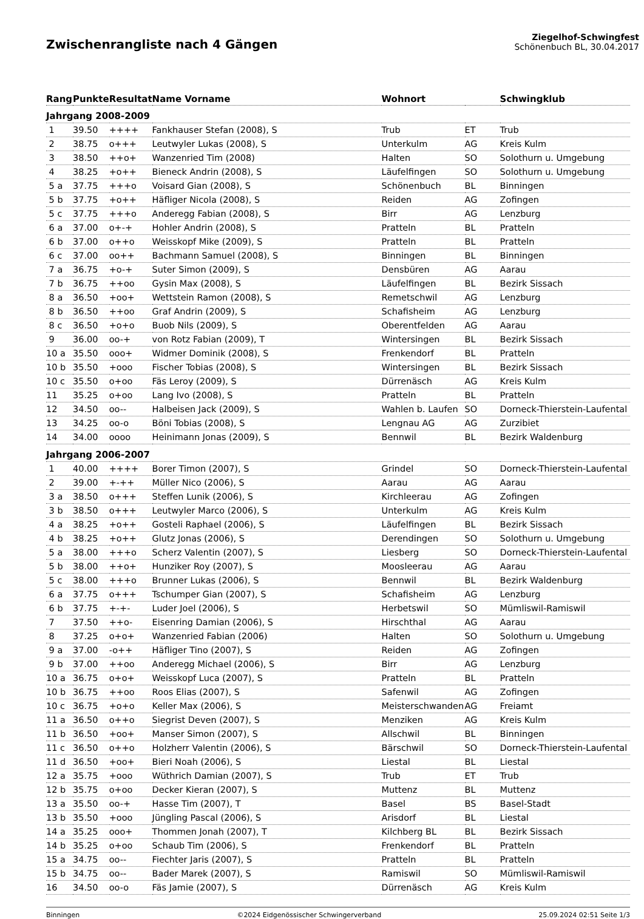Zwischenrangliste nach 4 Gängen
Ziegelhof-Schwingfest
Schönenbuch BL, 30.04.2017
| Rang | Punkte | Resultat | Name Vorname | Wohnort | | Schwingklub |
| --- | --- | --- | --- | --- | --- | --- |
| Jahrgang 2008-2009 | | | | | | |
| 1 | 39.50 | ++++ | Fankhauser Stefan (2008), S | Trub | ET | Trub |
| 2 | 38.75 | o+++ | Leutwyler Lukas (2008), S | Unterkulm | AG | Kreis Kulm |
| 3 | 38.50 | ++o+ | Wanzenried Tim (2008) | Halten | SO | Solothurn u. Umgebung |
| 4 | 38.25 | +o++ | Bieneck Andrin (2008), S | Läufelfingen | SO | Solothurn u. Umgebung |
| 5 a | 37.75 | +++o | Voisard Gian (2008), S | Schönenbuch | BL | Binningen |
| 5 b | 37.75 | +o++ | Häfliger Nicola (2008), S | Reiden | AG | Zofingen |
| 5 c | 37.75 | +++o | Anderegg Fabian (2008), S | Birr | AG | Lenzburg |
| 6 a | 37.00 | o+-+ | Hohler Andrin (2008), S | Pratteln | BL | Pratteln |
| 6 b | 37.00 | o++o | Weisskopf Mike (2009), S | Pratteln | BL | Pratteln |
| 6 c | 37.00 | oo++ | Bachmann Samuel (2008), S | Binningen | BL | Binningen |
| 7 a | 36.75 | +o-+ | Suter Simon (2009), S | Densbüren | AG | Aarau |
| 7 b | 36.75 | ++oo | Gysin Max (2008), S | Läufelfingen | BL | Bezirk Sissach |
| 8 a | 36.50 | +oo+ | Wettstein Ramon (2008), S | Remetschwil | AG | Lenzburg |
| 8 b | 36.50 | ++oo | Graf Andrin (2009), S | Schafisheim | AG | Lenzburg |
| 8 c | 36.50 | +o+o | Buob Nils (2009), S | Oberentfelden | AG | Aarau |
| 9 | 36.00 | oo-+ | von Rotz Fabian (2009), T | Wintersingen | BL | Bezirk Sissach |
| 10 a | 35.50 | ooo+ | Widmer Dominik (2008), S | Frenkendorf | BL | Pratteln |
| 10 b | 35.50 | +ooo | Fischer Tobias (2008), S | Wintersingen | BL | Bezirk Sissach |
| 10 c | 35.50 | o+oo | Fäs Leroy (2009), S | Dürrenäsch | AG | Kreis Kulm |
| 11 | 35.25 | o+oo | Lang Ivo (2008), S | Pratteln | BL | Pratteln |
| 12 | 34.50 | oo-- | Halbeisen Jack (2009), S | Wahlen b. Laufen | SO | Dorneck-Thierstein-Laufental |
| 13 | 34.25 | oo-o | Böni Tobias (2008), S | Lengnau AG | AG | Zurzibiet |
| 14 | 34.00 | oooo | Heinimann Jonas (2009), S | Bennwil | BL | Bezirk Waldenburg |
| Jahrgang 2006-2007 | | | | | | |
| 1 | 40.00 | ++++ | Borer Timon (2007), S | Grindel | SO | Dorneck-Thierstein-Laufental |
| 2 | 39.00 | +-++ | Müller Nico (2006), S | Aarau | AG | Aarau |
| 3 a | 38.50 | o+++ | Steffen Lunik (2006), S | Kirchleerau | AG | Zofingen |
| 3 b | 38.50 | o+++ | Leutwyler Marco (2006), S | Unterkulm | AG | Kreis Kulm |
| 4 a | 38.25 | +o++ | Gosteli Raphael (2006), S | Läufelfingen | BL | Bezirk Sissach |
| 4 b | 38.25 | +o++ | Glutz Jonas (2006), S | Derendingen | SO | Solothurn u. Umgebung |
| 5 a | 38.00 | +++o | Scherz Valentin (2007), S | Liesberg | SO | Dorneck-Thierstein-Laufental |
| 5 b | 38.00 | ++o+ | Hunziker Roy (2007), S | Moosleerau | AG | Aarau |
| 5 c | 38.00 | +++o | Brunner Lukas (2006), S | Bennwil | BL | Bezirk Waldenburg |
| 6 a | 37.75 | o+++ | Tschumper Gian (2007), S | Schafisheim | AG | Lenzburg |
| 6 b | 37.75 | +-+- | Luder Joel (2006), S | Herbetswil | SO | Mümliswil-Ramiswil |
| 7 | 37.50 | ++o- | Eisenring Damian (2006), S | Hirschthal | AG | Aarau |
| 8 | 37.25 | o+o+ | Wanzenried Fabian (2006) | Halten | SO | Solothurn u. Umgebung |
| 9 a | 37.00 | -o++ | Häfliger Tino (2007), S | Reiden | AG | Zofingen |
| 9 b | 37.00 | ++oo | Anderegg Michael (2006), S | Birr | AG | Lenzburg |
| 10 a | 36.75 | o+o+ | Weisskopf Luca (2007), S | Pratteln | BL | Pratteln |
| 10 b | 36.75 | ++oo | Roos Elias (2007), S | Safenwil | AG | Zofingen |
| 10 c | 36.75 | +o+o | Keller Max (2006), S | Meisterschwanden | AG | Freiamt |
| 11 a | 36.50 | o++o | Siegrist Deven (2007), S | Menziken | AG | Kreis Kulm |
| 11 b | 36.50 | +oo+ | Manser Simon (2007), S | Allschwil | BL | Binningen |
| 11 c | 36.50 | o++o | Holzherr Valentin (2006), S | Bärschwil | SO | Dorneck-Thierstein-Laufental |
| 11 d | 36.50 | +oo+ | Bieri Noah (2006), S | Liestal | BL | Liestal |
| 12 a | 35.75 | +ooo | Wüthrich Damian (2007), S | Trub | ET | Trub |
| 12 b | 35.75 | o+oo | Decker Kieran (2007), S | Muttenz | BL | Muttenz |
| 13 a | 35.50 | oo-+ | Hasse Tim (2007), T | Basel | BS | Basel-Stadt |
| 13 b | 35.50 | +ooo | Jüngling Pascal (2006), S | Arisdorf | BL | Liestal |
| 14 a | 35.25 | ooo+ | Thommen Jonah (2007), T | Kilchberg BL | BL | Bezirk Sissach |
| 14 b | 35.25 | o+oo | Schaub Tim (2006), S | Frenkendorf | BL | Pratteln |
| 15 a | 34.75 | oo-- | Fiechter Jaris (2007), S | Pratteln | BL | Pratteln |
| 15 b | 34.75 | oo-- | Bader Marek (2007), S | Ramiswil | SO | Mümliswil-Ramiswil |
| 16 | 34.50 | oo-o | Fäs Jamie (2007), S | Dürrenäsch | AG | Kreis Kulm |
Binningen ©2024 Eidgenössischer Schwingerverband 25.09.2024 02:51 Seite 1/3